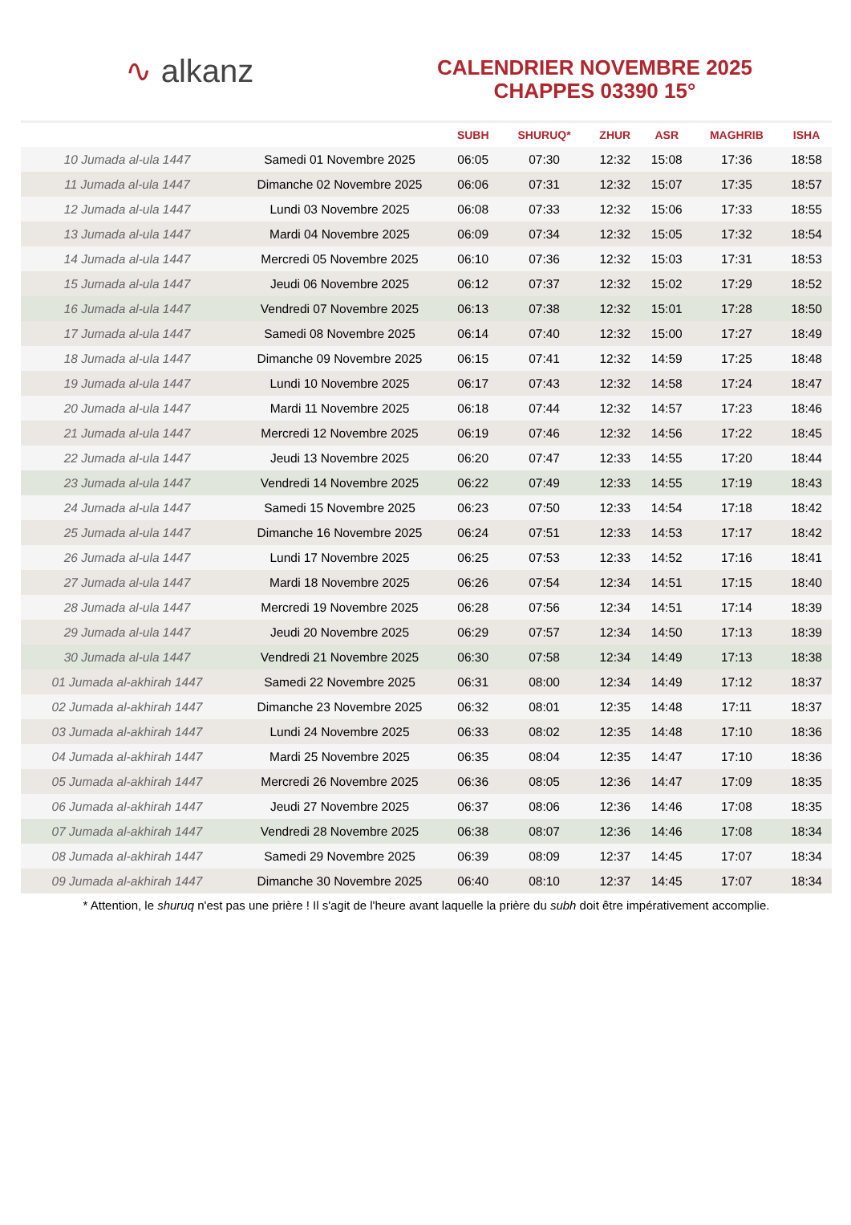∿ alkanz
CALENDRIER NOVEMBRE 2025
CHAPPES 03390 15°
| | | SUBH | SHURUQ* | ZHUR | ASR | MAGHRIB | ISHA |
| --- | --- | --- | --- | --- | --- | --- | --- |
| 10 Jumada al-ula 1447 | Samedi 01 Novembre 2025 | 06:05 | 07:30 | 12:32 | 15:08 | 17:36 | 18:58 |
| 11 Jumada al-ula 1447 | Dimanche 02 Novembre 2025 | 06:06 | 07:31 | 12:32 | 15:07 | 17:35 | 18:57 |
| 12 Jumada al-ula 1447 | Lundi 03 Novembre 2025 | 06:08 | 07:33 | 12:32 | 15:06 | 17:33 | 18:55 |
| 13 Jumada al-ula 1447 | Mardi 04 Novembre 2025 | 06:09 | 07:34 | 12:32 | 15:05 | 17:32 | 18:54 |
| 14 Jumada al-ula 1447 | Mercredi 05 Novembre 2025 | 06:10 | 07:36 | 12:32 | 15:03 | 17:31 | 18:53 |
| 15 Jumada al-ula 1447 | Jeudi 06 Novembre 2025 | 06:12 | 07:37 | 12:32 | 15:02 | 17:29 | 18:52 |
| 16 Jumada al-ula 1447 | Vendredi 07 Novembre 2025 | 06:13 | 07:38 | 12:32 | 15:01 | 17:28 | 18:50 |
| 17 Jumada al-ula 1447 | Samedi 08 Novembre 2025 | 06:14 | 07:40 | 12:32 | 15:00 | 17:27 | 18:49 |
| 18 Jumada al-ula 1447 | Dimanche 09 Novembre 2025 | 06:15 | 07:41 | 12:32 | 14:59 | 17:25 | 18:48 |
| 19 Jumada al-ula 1447 | Lundi 10 Novembre 2025 | 06:17 | 07:43 | 12:32 | 14:58 | 17:24 | 18:47 |
| 20 Jumada al-ula 1447 | Mardi 11 Novembre 2025 | 06:18 | 07:44 | 12:32 | 14:57 | 17:23 | 18:46 |
| 21 Jumada al-ula 1447 | Mercredi 12 Novembre 2025 | 06:19 | 07:46 | 12:32 | 14:56 | 17:22 | 18:45 |
| 22 Jumada al-ula 1447 | Jeudi 13 Novembre 2025 | 06:20 | 07:47 | 12:33 | 14:55 | 17:20 | 18:44 |
| 23 Jumada al-ula 1447 | Vendredi 14 Novembre 2025 | 06:22 | 07:49 | 12:33 | 14:55 | 17:19 | 18:43 |
| 24 Jumada al-ula 1447 | Samedi 15 Novembre 2025 | 06:23 | 07:50 | 12:33 | 14:54 | 17:18 | 18:42 |
| 25 Jumada al-ula 1447 | Dimanche 16 Novembre 2025 | 06:24 | 07:51 | 12:33 | 14:53 | 17:17 | 18:42 |
| 26 Jumada al-ula 1447 | Lundi 17 Novembre 2025 | 06:25 | 07:53 | 12:33 | 14:52 | 17:16 | 18:41 |
| 27 Jumada al-ula 1447 | Mardi 18 Novembre 2025 | 06:26 | 07:54 | 12:34 | 14:51 | 17:15 | 18:40 |
| 28 Jumada al-ula 1447 | Mercredi 19 Novembre 2025 | 06:28 | 07:56 | 12:34 | 14:51 | 17:14 | 18:39 |
| 29 Jumada al-ula 1447 | Jeudi 20 Novembre 2025 | 06:29 | 07:57 | 12:34 | 14:50 | 17:13 | 18:39 |
| 30 Jumada al-ula 1447 | Vendredi 21 Novembre 2025 | 06:30 | 07:58 | 12:34 | 14:49 | 17:13 | 18:38 |
| 01 Jumada al-akhirah 1447 | Samedi 22 Novembre 2025 | 06:31 | 08:00 | 12:34 | 14:49 | 17:12 | 18:37 |
| 02 Jumada al-akhirah 1447 | Dimanche 23 Novembre 2025 | 06:32 | 08:01 | 12:35 | 14:48 | 17:11 | 18:37 |
| 03 Jumada al-akhirah 1447 | Lundi 24 Novembre 2025 | 06:33 | 08:02 | 12:35 | 14:48 | 17:10 | 18:36 |
| 04 Jumada al-akhirah 1447 | Mardi 25 Novembre 2025 | 06:35 | 08:04 | 12:35 | 14:47 | 17:10 | 18:36 |
| 05 Jumada al-akhirah 1447 | Mercredi 26 Novembre 2025 | 06:36 | 08:05 | 12:36 | 14:47 | 17:09 | 18:35 |
| 06 Jumada al-akhirah 1447 | Jeudi 27 Novembre 2025 | 06:37 | 08:06 | 12:36 | 14:46 | 17:08 | 18:35 |
| 07 Jumada al-akhirah 1447 | Vendredi 28 Novembre 2025 | 06:38 | 08:07 | 12:36 | 14:46 | 17:08 | 18:34 |
| 08 Jumada al-akhirah 1447 | Samedi 29 Novembre 2025 | 06:39 | 08:09 | 12:37 | 14:45 | 17:07 | 18:34 |
| 09 Jumada al-akhirah 1447 | Dimanche 30 Novembre 2025 | 06:40 | 08:10 | 12:37 | 14:45 | 17:07 | 18:34 |
* Attention, le shuruq n'est pas une prière ! Il s'agit de l'heure avant laquelle la prière du subh doit être impérativement accomplie.